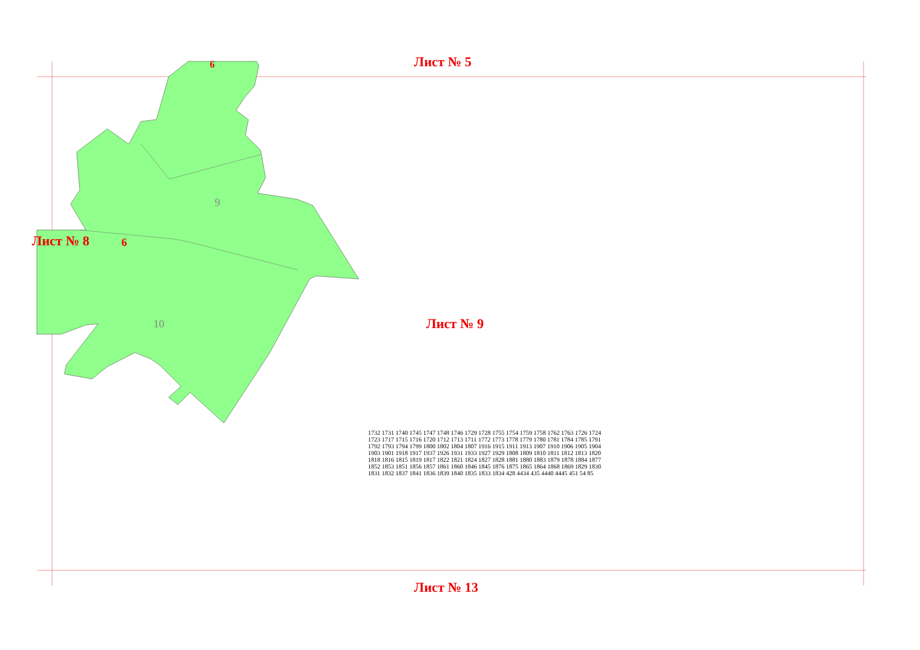Лист № 5
Лист № 9
Лист № 13
Лист № 8 6
6
9
10
1732 1731 1740 1745 1747 1748 1746 1729 1728 1755 1754 1759 1758 1762 1763 1726 1724 1723 1717 1715 1716 1720 1712 1713 1711 1772 1773 1778 1779 1780 1781 1784 1785 1791 1792 1793 1794 1799 1800 1802 1804 1807 1916 1915 1911 1913 1907 1910 1906 1905 1904 1903 1901 1918 1917 1937 1926 1931 1933 1927 1929 1808 1809 1810 1811 1812 1813 1820 1818 1816 1815 1819 1817 1822 1821 1824 1827 1828 1881 1880 1883 1879 1878 1884 1877 1852 1853 1851 1856 1857 1861 1860 1846 1845 1876 1875 1865 1864 1868 1869 1829 1830 1831 1832 1837 1841 1836 1839 1840 1835 1833 1834 428 4434 435 4440 4445 451 54 85